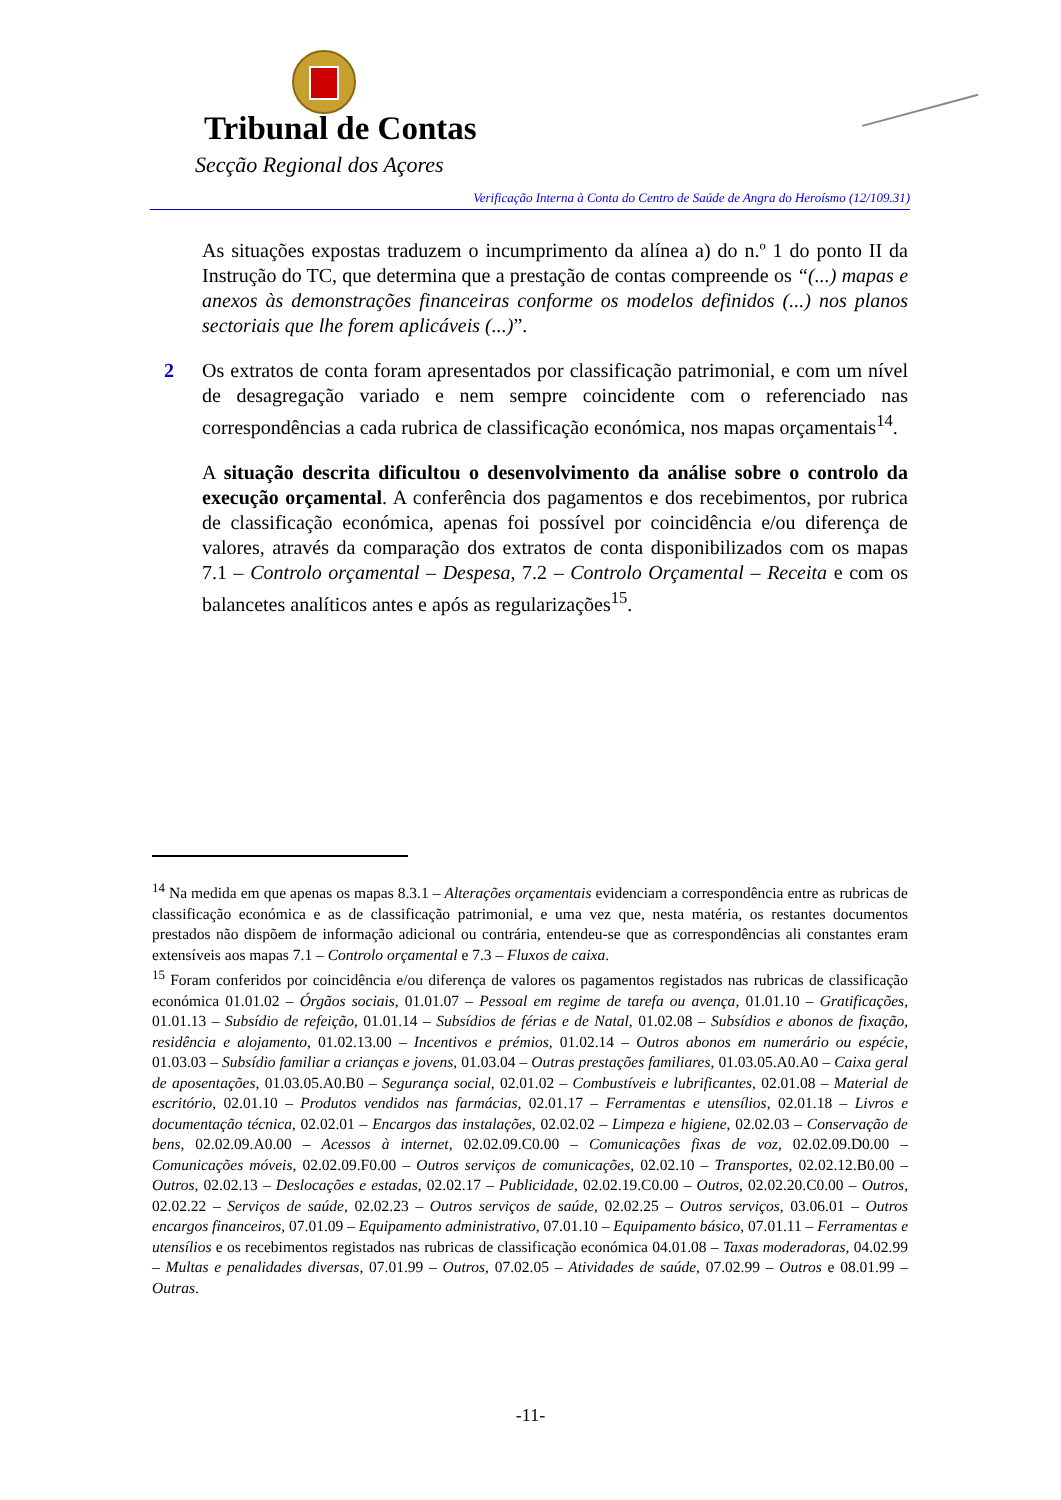Tribunal de Contas
Secção Regional dos Açores
Verificação Interna à Conta do Centro de Saúde de Angra do Heroísmo (12/109.31)
As situações expostas traduzem o incumprimento da alínea a) do n.º 1 do ponto II da Instrução do TC, que determina que a prestação de contas compreende os “(...) mapas e anexos às demonstrações financeiras conforme os modelos definidos (...) nos planos sectoriais que lhe forem aplicáveis (...)”.
2 Os extratos de conta foram apresentados por classificação patrimonial, e com um nível de desagregação variado e nem sempre coincidente com o referenciado nas correspondências a cada rubrica de classificação económica, nos mapas orçamentais<sup>14</sup>.
A situação descrita dificultou o desenvolvimento da análise sobre o controlo da execução orçamental. A conferência dos pagamentos e dos recebimentos, por rubrica de classificação económica, apenas foi possível por coincidência e/ou diferença de valores, através da comparação dos extratos de conta disponibilizados com os mapas 7.1 – Controlo orçamental – Despesa, 7.2 – Controlo Orçamental – Receita e com os balancetes analíticos antes e após as regularizações<sup>15</sup>.
<sup>14</sup> Na medida em que apenas os mapas 8.3.1 – Alterações orçamentais evidenciam a correspondência entre as rubricas de classificação económica e as de classificação patrimonial, e uma vez que, nesta matéria, os restantes documentos prestados não dispõem de informação adicional ou contrária, entendeu-se que as correspondências ali constantes eram extensíveis aos mapas 7.1 – Controlo orçamental e 7.3 – Fluxos de caixa.
<sup>15</sup> Foram conferidos por coincidência e/ou diferença de valores os pagamentos registados nas rubricas de classificação económica 01.01.02 – Órgãos sociais, 01.01.07 – Pessoal em regime de tarefa ou avença, 01.01.10 – Gratificações, 01.01.13 – Subsídio de refeição, 01.01.14 – Subsídios de férias e de Natal, 01.02.08 – Subsídios e abonos de fixação, residência e alojamento, 01.02.13.00 – Incentivos e prémios, 01.02.14 – Outros abonos em numerário ou espécie, 01.03.03 – Subsídio familiar a crianças e jovens, 01.03.04 – Outras prestações familiares, 01.03.05.A0.A0 – Caixa geral de aposentações, 01.03.05.A0.B0 – Segurança social, 02.01.02 – Combustíveis e lubrificantes, 02.01.08 – Material de escritório, 02.01.10 – Produtos vendidos nas farmácias, 02.01.17 – Ferramentas e utensílios, 02.01.18 – Livros e documentação técnica, 02.02.01 – Encargos das instalações, 02.02.02 – Limpeza e higiene, 02.02.03 – Conservação de bens, 02.02.09.A0.00 – Acessos à internet, 02.02.09.C0.00 – Comunicações fixas de voz, 02.02.09.D0.00 – Comunicações móveis, 02.02.09.F0.00 – Outros serviços de comunicações, 02.02.10 – Transportes, 02.02.12.B0.00 – Outros, 02.02.13 – Deslocações e estadas, 02.02.17 – Publicidade, 02.02.19.C0.00 – Outros, 02.02.20.C0.00 – Outros, 02.02.22 – Serviços de saúde, 02.02.23 – Outros serviços de saúde, 02.02.25 – Outros serviços, 03.06.01 – Outros encargos financeiros, 07.01.09 – Equipamento administrativo, 07.01.10 – Equipamento básico, 07.01.11 – Ferramentas e utensílios e os recebimentos registados nas rubricas de classificação económica 04.01.08 – Taxas moderadoras, 04.02.99 – Multas e penalidades diversas, 07.01.99 – Outros, 07.02.05 – Atividades de saúde, 07.02.99 – Outros e 08.01.99 – Outras.
-11-